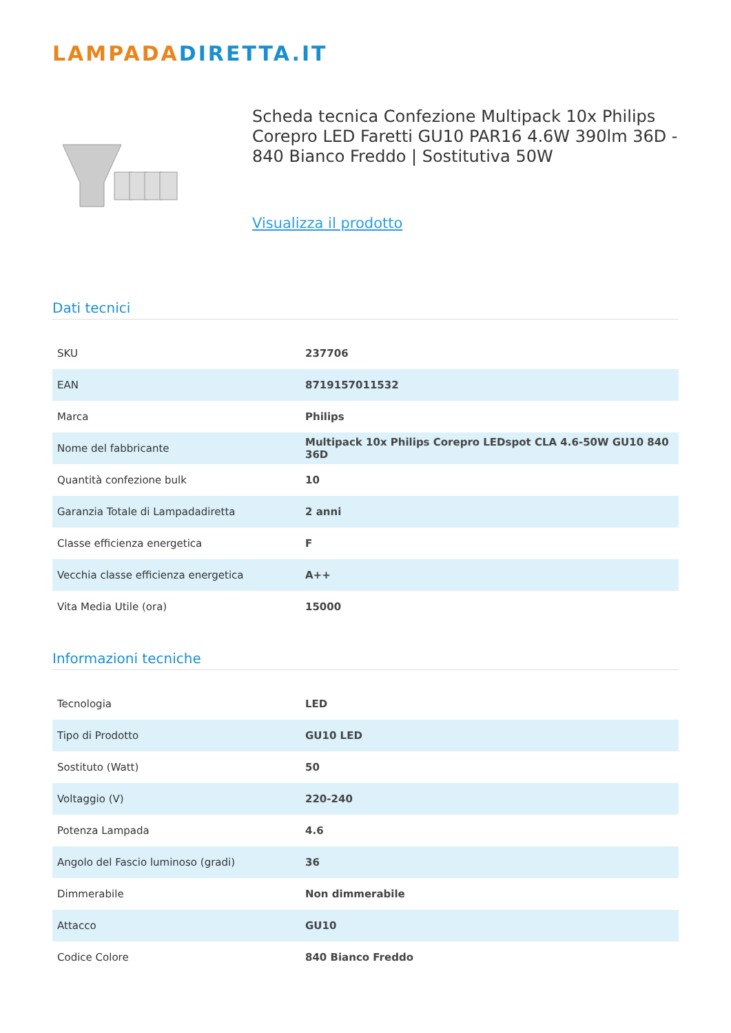LAMPADADIRETTA.IT
Scheda tecnica Confezione Multipack 10x Philips Corepro LED Faretti GU10 PAR16 4.6W 390lm 36D - 840 Bianco Freddo | Sostitutiva 50W
Visualizza il prodotto
Dati tecnici
| SKU | 237706 |
| EAN | 8719157011532 |
| Marca | Philips |
| Nome del fabbricante | Multipack 10x Philips Corepro LEDspot CLA 4.6-50W GU10 840 36D |
| Quantità confezione bulk | 10 |
| Garanzia Totale di Lampadadiretta | 2 anni |
| Classe efficienza energetica | F |
| Vecchia classe efficienza energetica | A++ |
| Vita Media Utile (ora) | 15000 |
Informazioni tecniche
| Tecnologia | LED |
| Tipo di Prodotto | GU10 LED |
| Sostituto (Watt) | 50 |
| Voltaggio (V) | 220-240 |
| Potenza Lampada | 4.6 |
| Angolo del Fascio luminoso (gradi) | 36 |
| Dimmerabile | Non dimmerabile |
| Attacco | GU10 |
| Codice Colore | 840 Bianco Freddo |